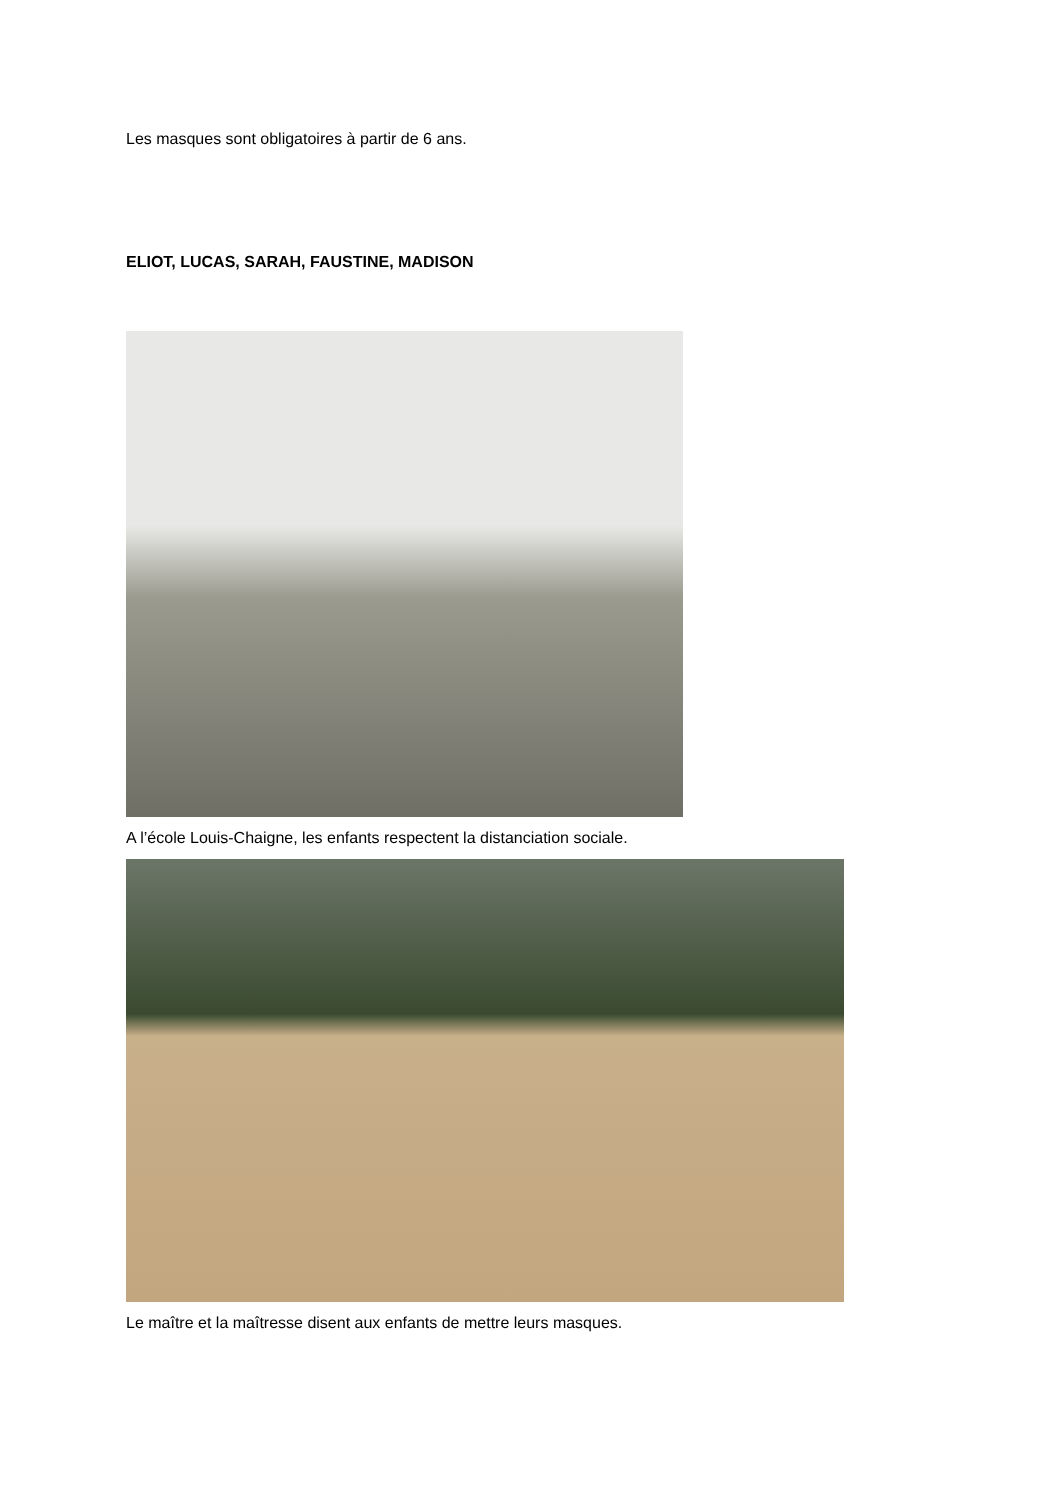Les masques sont obligatoires à partir de 6 ans.
ELIOT, LUCAS, SARAH, FAUSTINE, MADISON
A l’école Louis-Chaigne, les enfants respectent la distanciation sociale.
Le maître et la maîtresse disent aux enfants de mettre leurs masques.